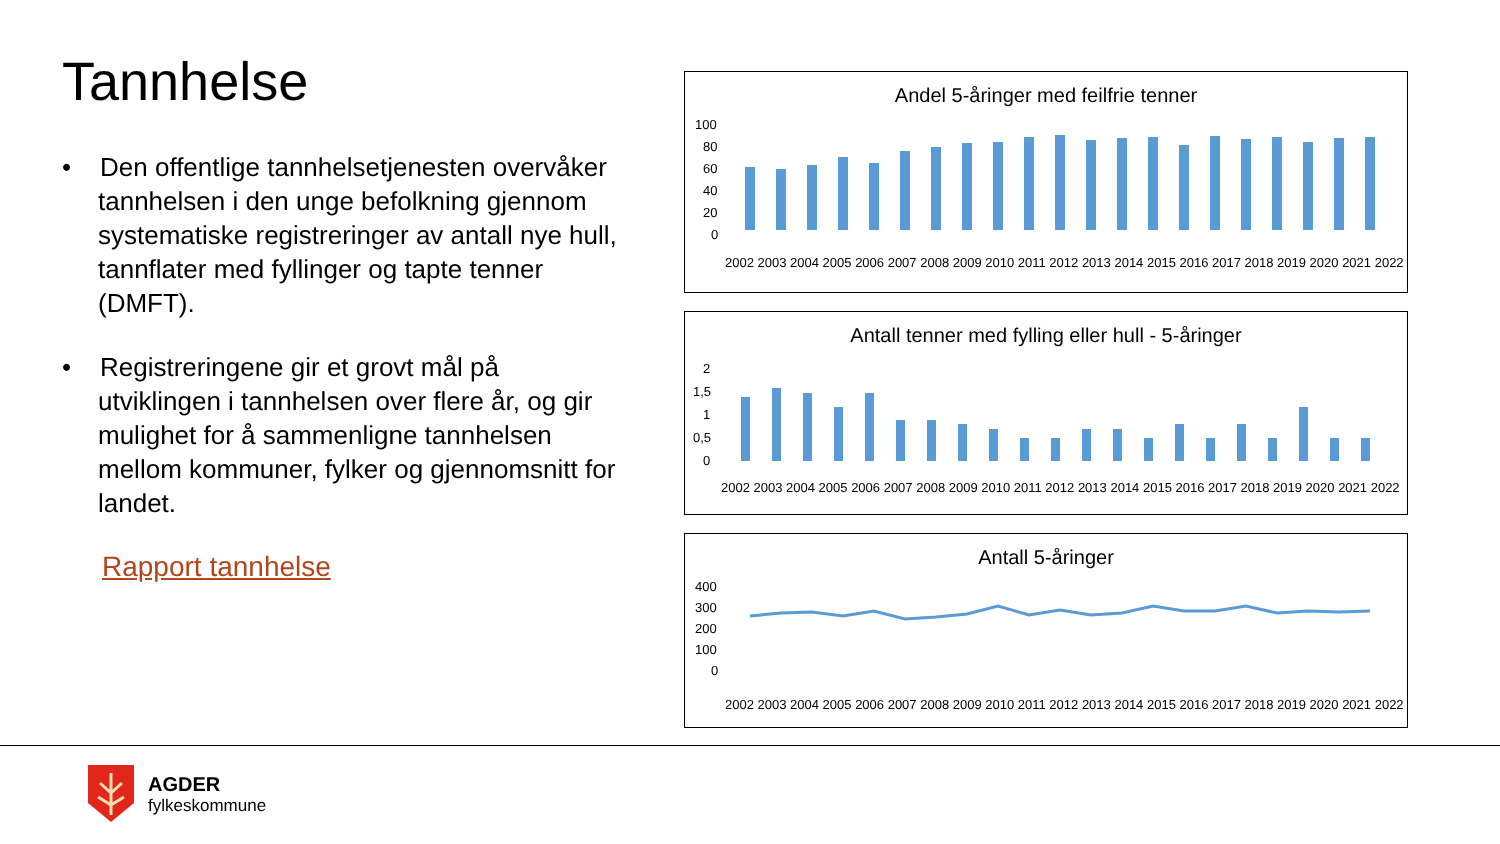Tannhelse
• Den offentlige tannhelsetjenesten overvåker tannhelsen i den unge befolkning gjennom systematiske registreringer av antall nye hull, tannflater med fyllinger og tapte tenner (DMFT).
• Registreringene gir et grovt mål på utviklingen i tannhelsen over flere år, og gir mulighet for å sammenligne tannhelsen mellom kommuner, fylker og gjennomsnitt for landet.
Rapport tannhelse
Andel 5-åringer med feilfrie tenner
100
80
60
40
20
0
2002 2003 2004 2005 2006 2007 2008 2009 2010 2011 2012 2013 2014 2015 2016 2017 2018 2019 2020 2021 2022
Antall tenner med fylling eller hull - 5-åringer
2
1,5
1
0,5
0
2002 2003 2004 2005 2006 2007 2008 2009 2010 2011 2012 2013 2014 2015 2016 2017 2018 2019 2020 2021 2022
Antall 5-åringer
400
300
200
100
0
2002 2003 2004 2005 2006 2007 2008 2009 2010 2011 2012 2013 2014 2015 2016 2017 2018 2019 2020 2021 2022
AGDER
fylkeskommune